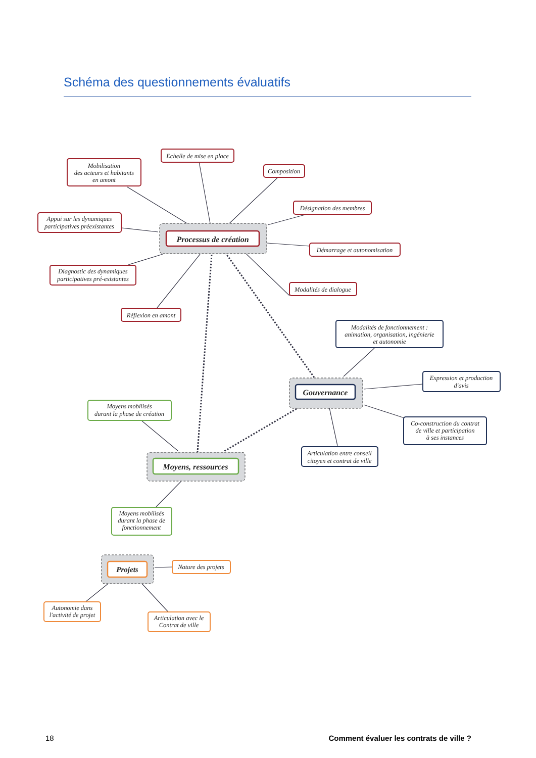Schéma des questionnements évaluatifs
Processus de création
Mobilisation
des acteurs et habitants
en amont
Echelle de mise en place
Composition
Désignation des membres
Appui sur les dynamiques
participatives préexistantes
Démarrage et autonomisation
Diagnostic des dynamiques
participatives pré-existantes
Modalités de dialogue
Réflexion en amont
Gouvernance
Modalités de fonctionnement :
animation, organisation, ingénierie
et autonomie
Expression et production
d'avis
Co-construction du contrat
de ville et participation
à ses instances
Articulation entre conseil
citoyen et contrat de ville
Moyens, ressources
Moyens mobilisés
durant la phase de création
Moyens mobilisés
durant la phase de
fonctionnement
Projets
Nature des projets
Autonomie dans
l'activité de projet
Articulation avec le
Contrat de ville
18 Comment évaluer les contrats de ville ?